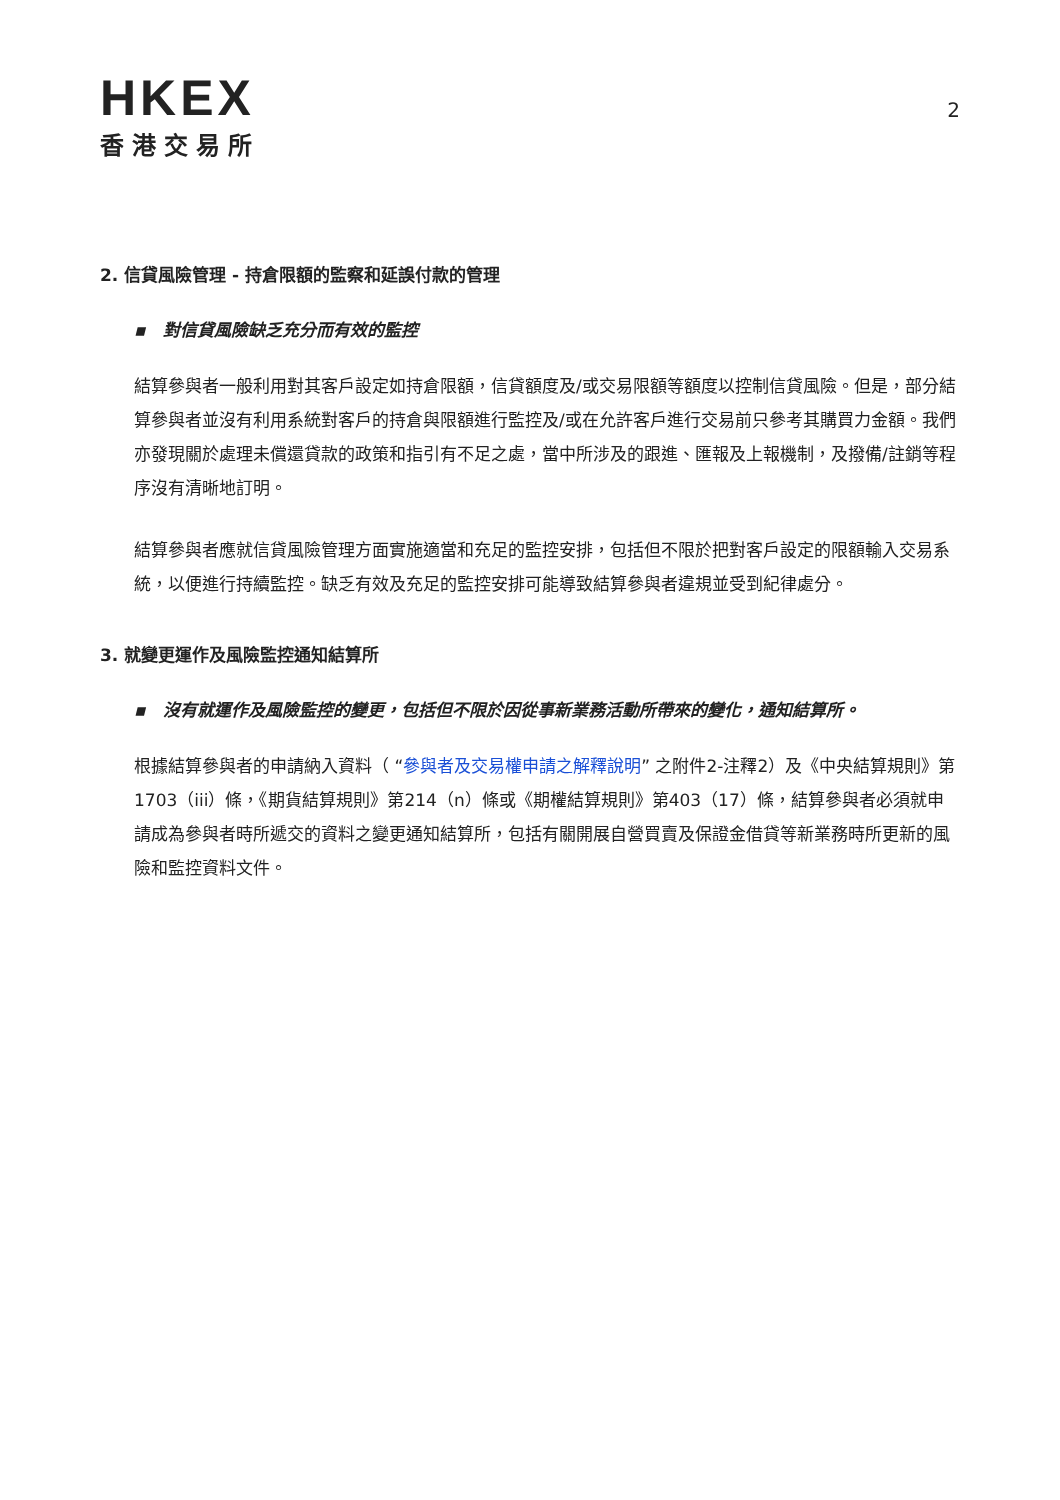HKEX
香港交易所
2
2. 信貸風險管理 - 持倉限額的監察和延誤付款的管理
▪ 對信貸風險缺乏充分而有效的監控
結算參與者一般利用對其客戶設定如持倉限額，信貸額度及/或交易限額等額度以控制信貸風險。但是，部分結算參與者並沒有利用系統對客戶的持倉與限額進行監控及/或在允許客戶進行交易前只參考其購買力金額。我們亦發現關於處理未償還貸款的政策和指引有不足之處，當中所涉及的跟進、匯報及上報機制，及撥備/註銷等程序沒有清晰地訂明。
結算參與者應就信貸風險管理方面實施適當和充足的監控安排，包括但不限於把對客戶設定的限額輸入交易系統，以便進行持續監控。缺乏有效及充足的監控安排可能導致結算參與者違規並受到紀律處分。
3. 就變更運作及風險監控通知結算所
▪ 沒有就運作及風險監控的變更，包括但不限於因從事新業務活動所帶來的變化，通知結算所。
根據結算參與者的申請納入資料（ “參與者及交易權申請之解釋說明” 之附件2-注釋2）及《中央結算規則》第1703（iii）條，《期貨結算規則》第214（n）條或《期權結算規則》第403（17）條，結算參與者必須就申請成為參與者時所遞交的資料之變更通知結算所，包括有關開展自營買賣及保證金借貸等新業務時所更新的風險和監控資料文件。